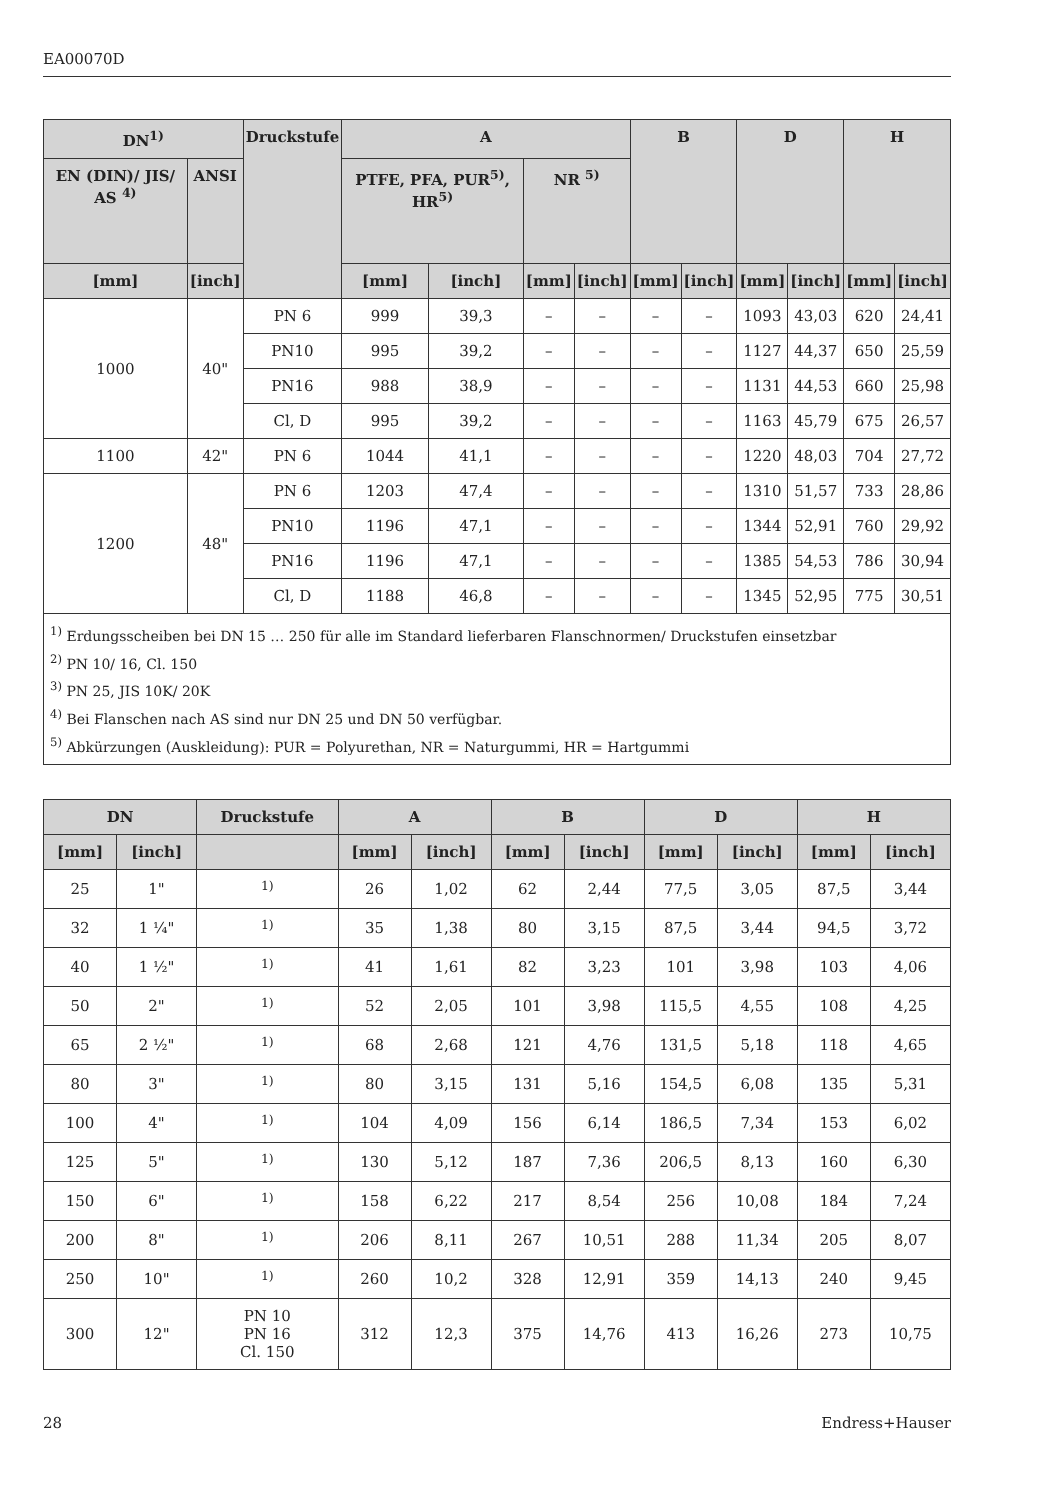EA00070D
| DN<sup>1)</sup> | | Druckstufe | A | | | | B | | D | | H | |
| --- | --- | --- | --- | --- | --- | --- | --- | --- | --- | --- | --- | --- |
| EN (DIN)/ JIS/ AS <sup>4)</sup> | ANSI | | PTFE, PFA, PUR<sup>5)</sup>, HR<sup>5)</sup> | | NR <sup>5)</sup> | | | | | | | |
| [mm] | [inch] | | [mm] | [inch] | [mm] | [inch] | [mm] | [inch] | [mm] | [inch] | [mm] | [inch] |
| 1000 | 40" | PN 6 | 999 | 39,3 | – | – | – | – | 1093 | 43,03 | 620 | 24,41 |
| | | PN10 | 995 | 39,2 | – | – | – | – | 1127 | 44,37 | 650 | 25,59 |
| | | PN16 | 988 | 38,9 | – | – | – | – | 1131 | 44,53 | 660 | 25,98 |
| | | Cl, D | 995 | 39,2 | – | – | – | – | 1163 | 45,79 | 675 | 26,57 |
| 1100 | 42" | PN 6 | 1044 | 41,1 | – | – | – | – | 1220 | 48,03 | 704 | 27,72 |
| 1200 | 48" | PN 6 | 1203 | 47,4 | – | – | – | – | 1310 | 51,57 | 733 | 28,86 |
| | | PN10 | 1196 | 47,1 | – | – | – | – | 1344 | 52,91 | 760 | 29,92 |
| | | PN16 | 1196 | 47,1 | – | – | – | – | 1385 | 54,53 | 786 | 30,94 |
| | | Cl, D | 1188 | 46,8 | – | – | – | – | 1345 | 52,95 | 775 | 30,51 |
| <sup>1)</sup> Erdungsscheiben bei DN 15 … 250 für alle im Standard lieferbaren Flanschnormen/ Druckstufen einsetzbar <sup>2)</sup> PN 10/ 16, Cl. 150 <sup>3)</sup> PN 25, JIS 10K/ 20K <sup>4)</sup> Bei Flanschen nach AS sind nur DN 25 und DN 50 verfügbar. <sup>5)</sup> Abkürzungen (Auskleidung): PUR = Polyurethan, NR = Naturgummi, HR = Hartgummi | | | | | | | | | | | | |
| DN | | Druckstufe | A | | B | | D | | H | |
| --- | --- | --- | --- | --- | --- | --- | --- | --- | --- | --- |
| [mm] | [inch] | | [mm] | [inch] | [mm] | [inch] | [mm] | [inch] | [mm] | [inch] |
| 25 | 1" | <sup>1)</sup> | 26 | 1,02 | 62 | 2,44 | 77,5 | 3,05 | 87,5 | 3,44 |
| 32 | 1 ¼" | <sup>1)</sup> | 35 | 1,38 | 80 | 3,15 | 87,5 | 3,44 | 94,5 | 3,72 |
| 40 | 1 ½" | <sup>1)</sup> | 41 | 1,61 | 82 | 3,23 | 101 | 3,98 | 103 | 4,06 |
| 50 | 2" | <sup>1)</sup> | 52 | 2,05 | 101 | 3,98 | 115,5 | 4,55 | 108 | 4,25 |
| 65 | 2 ½" | <sup>1)</sup> | 68 | 2,68 | 121 | 4,76 | 131,5 | 5,18 | 118 | 4,65 |
| 80 | 3" | <sup>1)</sup> | 80 | 3,15 | 131 | 5,16 | 154,5 | 6,08 | 135 | 5,31 |
| 100 | 4" | <sup>1)</sup> | 104 | 4,09 | 156 | 6,14 | 186,5 | 7,34 | 153 | 6,02 |
| 125 | 5" | <sup>1)</sup> | 130 | 5,12 | 187 | 7,36 | 206,5 | 8,13 | 160 | 6,30 |
| 150 | 6" | <sup>1)</sup> | 158 | 6,22 | 217 | 8,54 | 256 | 10,08 | 184 | 7,24 |
| 200 | 8" | <sup>1)</sup> | 206 | 8,11 | 267 | 10,51 | 288 | 11,34 | 205 | 8,07 |
| 250 | 10" | <sup>1)</sup> | 260 | 10,2 | 328 | 12,91 | 359 | 14,13 | 240 | 9,45 |
| 300 | 12" | PN 10 PN 16 Cl. 150 | 312 | 12,3 | 375 | 14,76 | 413 | 16,26 | 273 | 10,75 |
28 Endress+Hauser